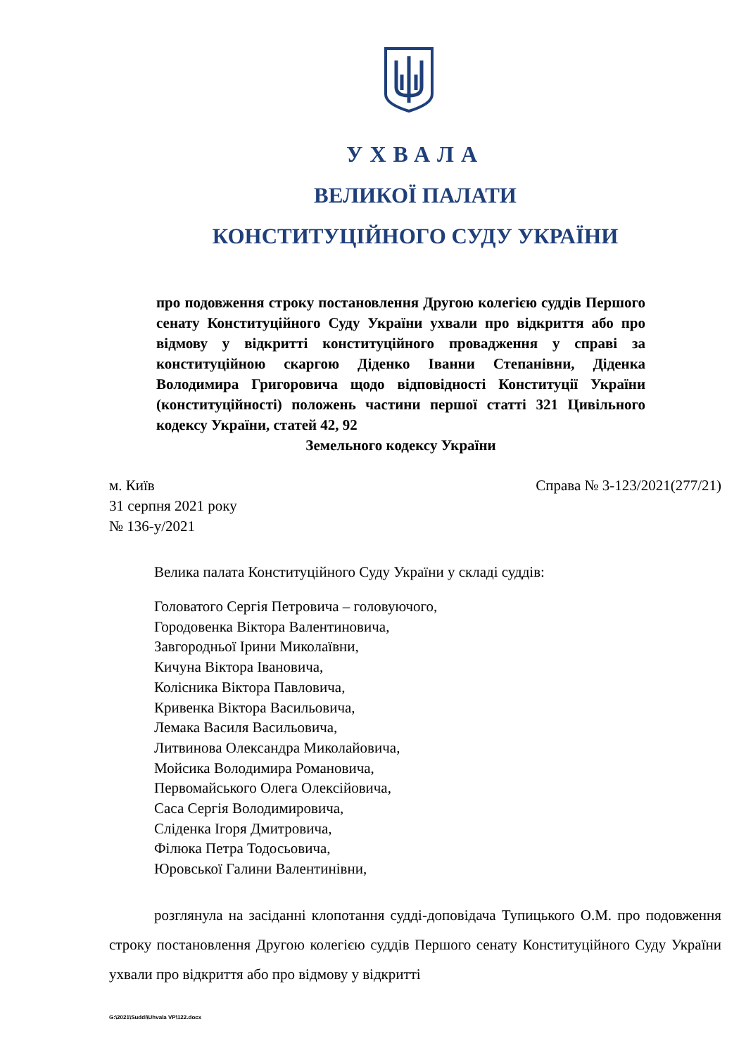УХВАЛА
ВЕЛИКОЇ ПАЛАТИ
КОНСТИТУЦІЙНОГО СУДУ УКРАЇНИ
про подовження строку постановлення Другою колегією суддів Першого сенату Конституційного Суду України ухвали про відкриття або про відмову у відкритті конституційного провадження у справі за конституційною скаргою Діденко Іванни Степанівни, Діденка Володимира Григоровича щодо відповідності Конституції України (конституційності) положень частини першої статті 321 Цивільного кодексу України, статей 42, 92
Земельного кодексу України
м. Київ
31 серпня 2021 року
№ 136-у/2021
Справа № 3-123/2021(277/21)
Велика палата Конституційного Суду України у складі суддів:
Головатого Сергія Петровича – головуючого,
Городовенка Віктора Валентиновича,
Завгородньої Ірини Миколаївни,
Кичуна Віктора Івановича,
Колісника Віктора Павловича,
Кривенка Віктора Васильовича,
Лемака Василя Васильовича,
Литвинова Олександра Миколайовича,
Мойсика Володимира Романовича,
Первомайського Олега Олексійовича,
Саса Сергія Володимировича,
Сліденка Ігоря Дмитровича,
Філюка Петра Тодосьовича,
Юровської Галини Валентинівни,
розглянула на засіданні клопотання судді-доповідача Тупицького О.М. про подовження строку постановлення Другою колегією суддів Першого сенату Конституційного Суду України ухвали про відкриття або про відмову у відкритті
G:\2021\Suddi\Uhvala VP\122.docx